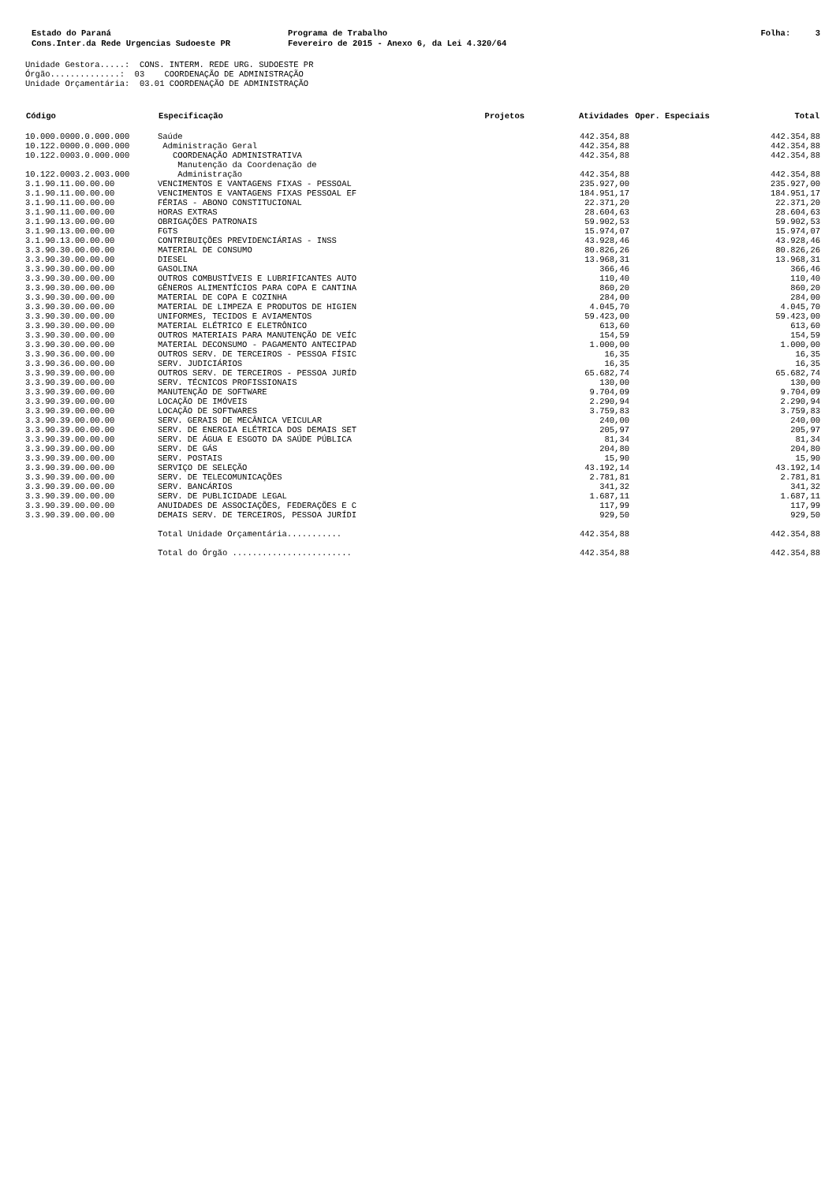Estado do Paraná
Cons.Inter.da Rede Urgencias Sudoeste PR
Programa de Trabalho
Fevereiro de 2015 - Anexo 6, da Lei 4.320/64
Folha: 3
Unidade Gestora.....: CONS. INTERM. REDE URG. SUDOESTE PR Órgão..............: 03 COORDENAÇÃO DE ADMINISTRAÇÃO Unidade Orçamentária: 03.01 COORDENAÇÃO DE ADMINISTRAÇÃO
| Código | Especificação | Projetos | Atividades | Oper. Especiais | Total |
| --- | --- | --- | --- | --- | --- |
| 10.000.0000.0.000.000 | Saúde | | 442.354,88 | | 442.354,88 |
| 10.122.0000.0.000.000 | Administração Geral | | 442.354,88 | | 442.354,88 |
| 10.122.0003.0.000.000 | COORDENAÇÃO ADMINISTRATIVA | | 442.354,88 | | 442.354,88 |
| 10.122.0003.2.003.000 | Manutenção da Coordenação de Administração | | 442.354,88 | | 442.354,88 |
| 3.1.90.11.00.00.00 | VENCIMENTOS E VANTAGENS FIXAS - PESSOAL | | 235.927,00 | | 235.927,00 |
| 3.1.90.11.00.00.00 | VENCIMENTOS E VANTAGENS FIXAS PESSOAL EF | | 184.951,17 | | 184.951,17 |
| 3.1.90.11.00.00.00 | FÉRIAS - ABONO CONSTITUCIONAL | | 22.371,20 | | 22.371,20 |
| 3.1.90.11.00.00.00 | HORAS EXTRAS | | 28.604,63 | | 28.604,63 |
| 3.1.90.13.00.00.00 | OBRIGAÇÕES PATRONAIS | | 59.902,53 | | 59.902,53 |
| 3.1.90.13.00.00.00 | FGTS | | 15.974,07 | | 15.974,07 |
| 3.1.90.13.00.00.00 | CONTRIBUIÇÕES PREVIDENCIÁRIAS - INSS | | 43.928,46 | | 43.928,46 |
| 3.3.90.30.00.00.00 | MATERIAL DE CONSUMO | | 80.826,26 | | 80.826,26 |
| 3.3.90.30.00.00.00 | DIESEL | | 13.968,31 | | 13.968,31 |
| 3.3.90.30.00.00.00 | GASOLINA | | 366,46 | | 366,46 |
| 3.3.90.30.00.00.00 | OUTROS COMBUSTÍVEIS E LUBRIFICANTES AUTO | | 110,40 | | 110,40 |
| 3.3.90.30.00.00.00 | GÊNEROS ALIMENTÍCIOS PARA COPA E CANTINA | | 860,20 | | 860,20 |
| 3.3.90.30.00.00.00 | MATERIAL DE COPA E COZINHA | | 284,00 | | 284,00 |
| 3.3.90.30.00.00.00 | MATERIAL DE LIMPEZA E PRODUTOS DE HIGIEN | | 4.045,70 | | 4.045,70 |
| 3.3.90.30.00.00.00 | UNIFORMES, TECIDOS E AVIAMENTOS | | 59.423,00 | | 59.423,00 |
| 3.3.90.30.00.00.00 | MATERIAL ELÉTRICO E ELETRÔNICO | | 613,60 | | 613,60 |
| 3.3.90.30.00.00.00 | OUTROS MATERIAIS PARA MANUTENÇÃO DE VEÍC | | 154,59 | | 154,59 |
| 3.3.90.30.00.00.00 | MATERIAL DECONSUMO - PAGAMENTO ANTECIPAD | | 1.000,00 | | 1.000,00 |
| 3.3.90.36.00.00.00 | OUTROS SERV. DE TERCEIROS - PESSOA FÍSIC | | 16,35 | | 16,35 |
| 3.3.90.36.00.00.00 | SERV. JUDICIÁRIOS | | 16,35 | | 16,35 |
| 3.3.90.39.00.00.00 | OUTROS SERV. DE TERCEIROS - PESSOA JURÍD | | 65.682,74 | | 65.682,74 |
| 3.3.90.39.00.00.00 | SERV. TÉCNICOS PROFISSIONAIS | | 130,00 | | 130,00 |
| 3.3.90.39.00.00.00 | MANUTENÇÃO DE SOFTWARE | | 9.704,09 | | 9.704,09 |
| 3.3.90.39.00.00.00 | LOCAÇÃO DE IMÓVEIS | | 2.290,94 | | 2.290,94 |
| 3.3.90.39.00.00.00 | LOCAÇÃO DE SOFTWARES | | 3.759,83 | | 3.759,83 |
| 3.3.90.39.00.00.00 | SERV. GERAIS DE MECÂNICA VEICULAR | | 240,00 | | 240,00 |
| 3.3.90.39.00.00.00 | SERV. DE ENERGIA ELÉTRICA DOS DEMAIS SET | | 205,97 | | 205,97 |
| 3.3.90.39.00.00.00 | SERV. DE ÁGUA E ESGOTO DA SAÚDE PÚBLICA | | 81,34 | | 81,34 |
| 3.3.90.39.00.00.00 | SERV. DE GÁS | | 204,80 | | 204,80 |
| 3.3.90.39.00.00.00 | SERV. POSTAIS | | 15,90 | | 15,90 |
| 3.3.90.39.00.00.00 | SERVIÇO DE SELEÇÃO | | 43.192,14 | | 43.192,14 |
| 3.3.90.39.00.00.00 | SERV. DE TELECOMUNICAÇÕES | | 2.781,81 | | 2.781,81 |
| 3.3.90.39.00.00.00 | SERV. BANCÁRIOS | | 341,32 | | 341,32 |
| 3.3.90.39.00.00.00 | SERV. DE PUBLICIDADE LEGAL | | 1.687,11 | | 1.687,11 |
| 3.3.90.39.00.00.00 | ANUIDADES DE ASSOCIAÇÕES, FEDERAÇÕES E C | | 117,99 | | 117,99 |
| 3.3.90.39.00.00.00 | DEMAIS SERV. DE TERCEIROS, PESSOA JURÍDI | | 929,50 | | 929,50 |
| | Total Unidade Orçamentária........... | | 442.354,88 | | 442.354,88 |
| | Total do Órgão ........................ | | 442.354,88 | | 442.354,88 |